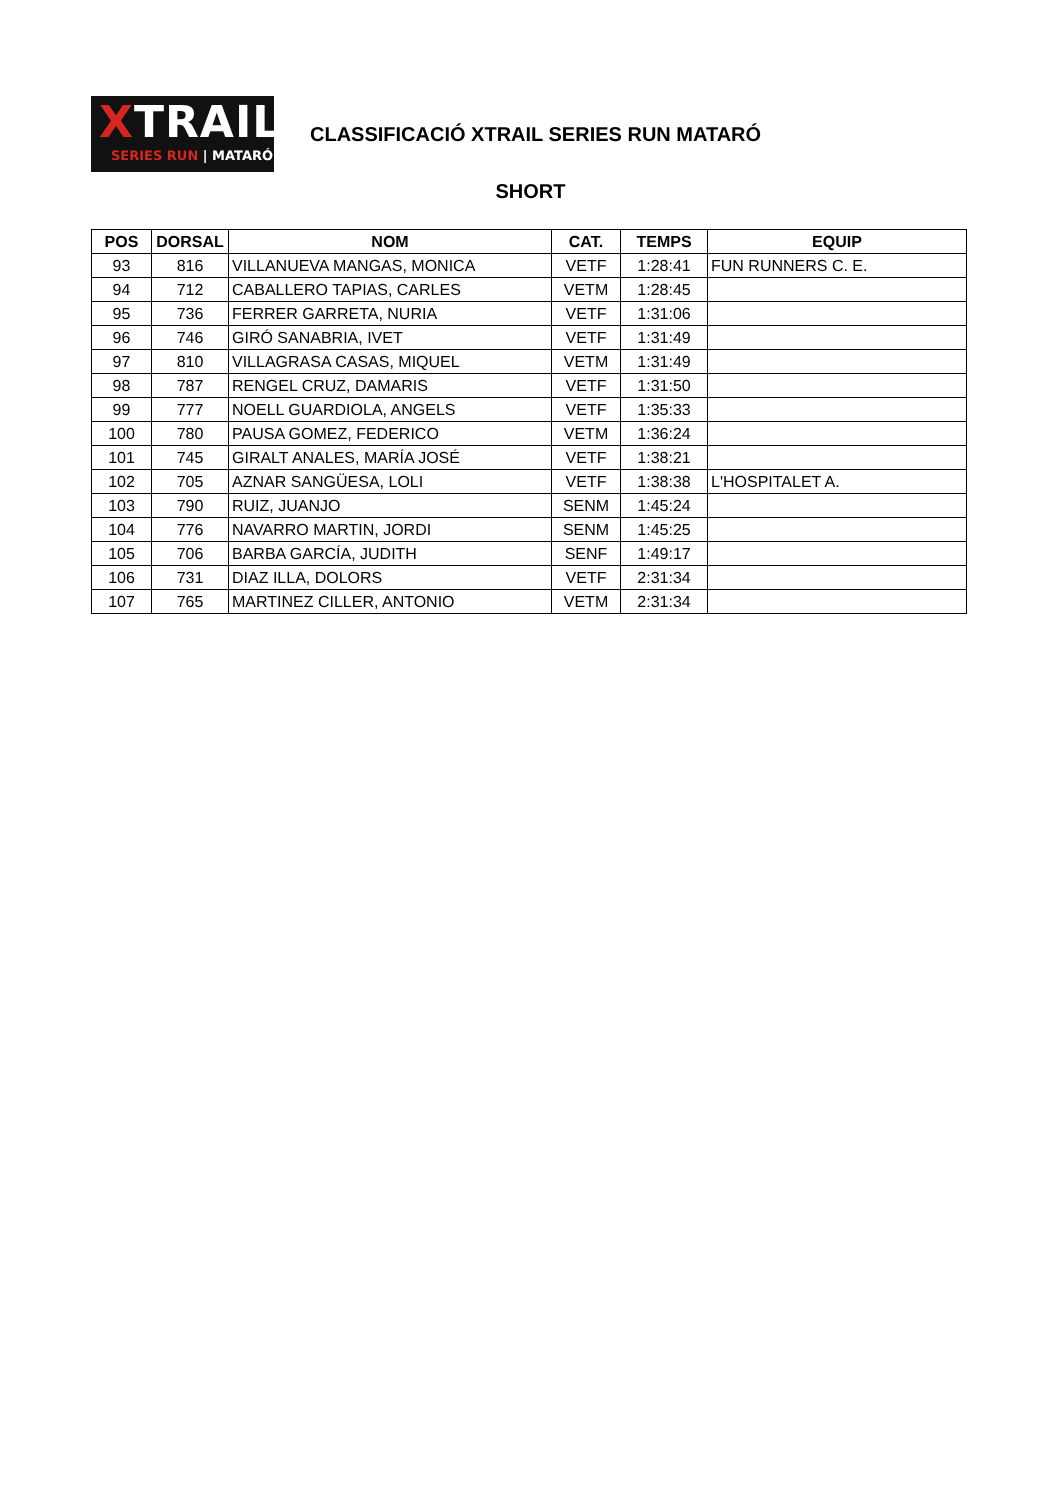XTRAIL
SERIES RUN | MATARÓ
CLASSIFICACIÓ XTRAIL SERIES RUN MATARÓ
SHORT
| POS | DORSAL | NOM | CAT. | TEMPS | EQUIP |
| --- | --- | --- | --- | --- | --- |
| 93 | 816 | VILLANUEVA MANGAS, MONICA | VETF | 1:28:41 | FUN RUNNERS C. E. |
| 94 | 712 | CABALLERO TAPIAS, CARLES | VETM | 1:28:45 | |
| 95 | 736 | FERRER GARRETA, NURIA | VETF | 1:31:06 | |
| 96 | 746 | GIRÓ SANABRIA, IVET | VETF | 1:31:49 | |
| 97 | 810 | VILLAGRASA CASAS, MIQUEL | VETM | 1:31:49 | |
| 98 | 787 | RENGEL CRUZ, DAMARIS | VETF | 1:31:50 | |
| 99 | 777 | NOELL GUARDIOLA, ANGELS | VETF | 1:35:33 | |
| 100 | 780 | PAUSA GOMEZ, FEDERICO | VETM | 1:36:24 | |
| 101 | 745 | GIRALT ANALES, MARÍA JOSÉ | VETF | 1:38:21 | |
| 102 | 705 | AZNAR SANGÜESA, LOLI | VETF | 1:38:38 | L'HOSPITALET A. |
| 103 | 790 | RUIZ, JUANJO | SENM | 1:45:24 | |
| 104 | 776 | NAVARRO MARTIN, JORDI | SENM | 1:45:25 | |
| 105 | 706 | BARBA GARCÍA, JUDITH | SENF | 1:49:17 | |
| 106 | 731 | DIAZ ILLA, DOLORS | VETF | 2:31:34 | |
| 107 | 765 | MARTINEZ CILLER, ANTONIO | VETM | 2:31:34 | |